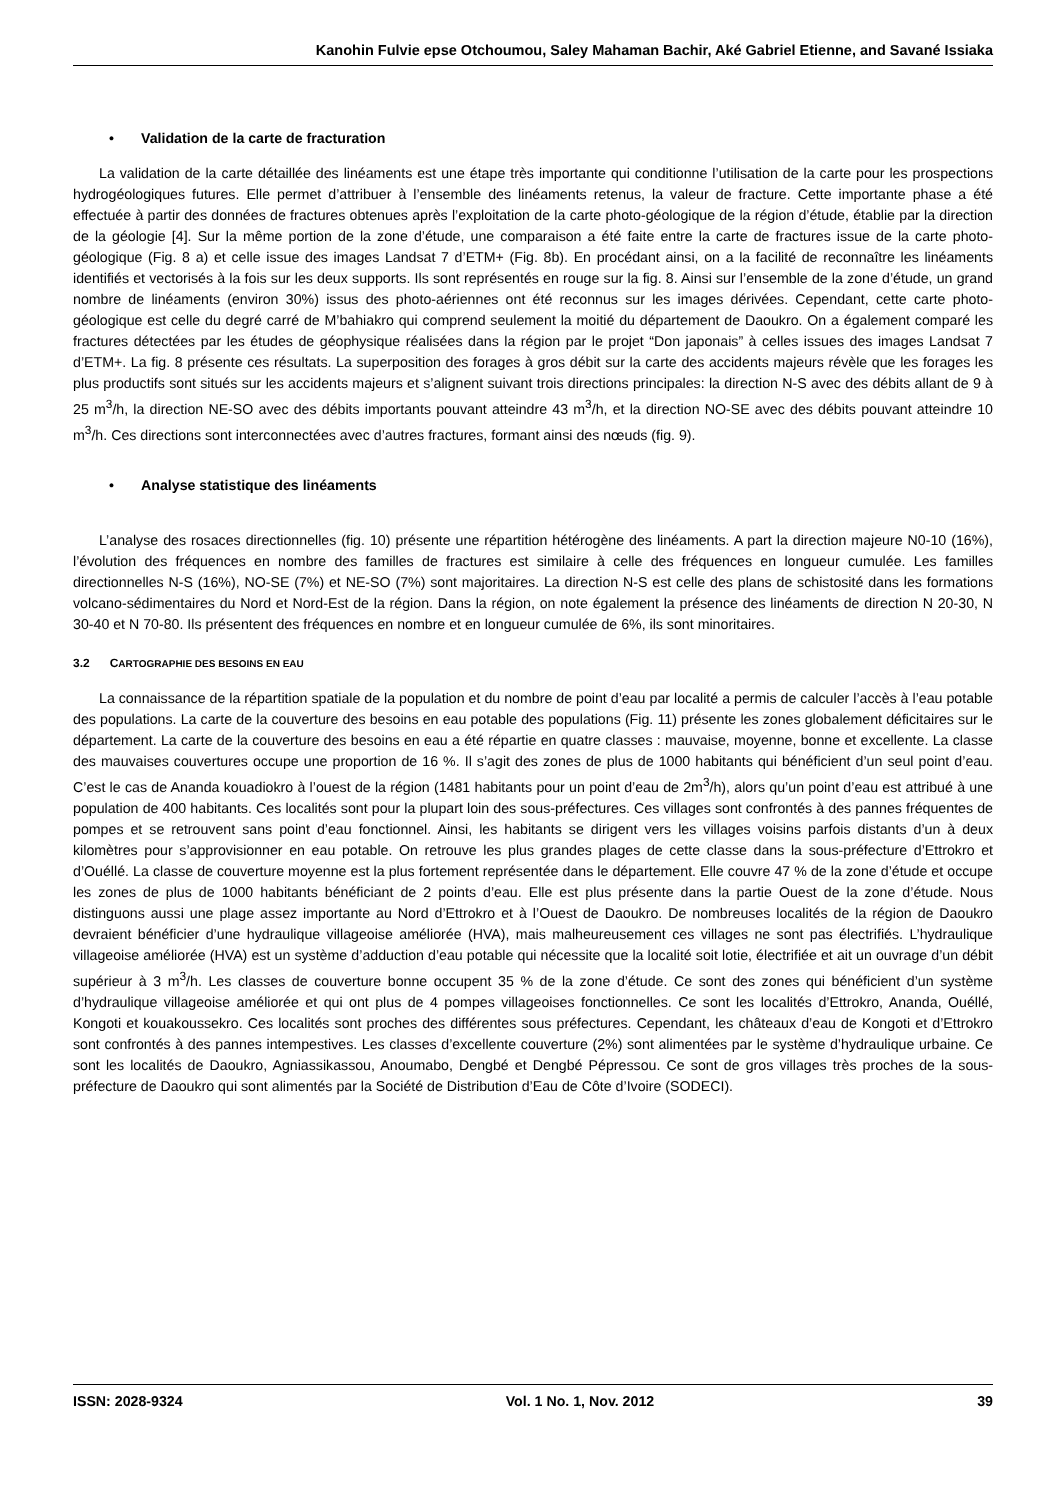Kanohin Fulvie epse Otchoumou, Saley Mahaman Bachir, Aké Gabriel Etienne, and Savané Issiaka
• Validation de la carte de fracturation
La validation de la carte détaillée des linéaments est une étape très importante qui conditionne l’utilisation de la carte pour les prospections hydrogéologiques futures. Elle permet d’attribuer à l’ensemble des linéaments retenus, la valeur de fracture. Cette importante phase a été effectuée à partir des données de fractures obtenues après l’exploitation de la carte photo-géologique de la région d’étude, établie par la direction de la géologie [4]. Sur la même portion de la zone d’étude, une comparaison a été faite entre la carte de fractures issue de la carte photo-géologique (Fig. 8 a) et celle issue des images Landsat 7 d’ETM+ (Fig. 8b). En procédant ainsi, on a la facilité de reconnaître les linéaments identifiés et vectorisés à la fois sur les deux supports. Ils sont représentés en rouge sur la fig. 8. Ainsi sur l’ensemble de la zone d’étude, un grand nombre de linéaments (environ 30%) issus des photo-aériennes ont été reconnus sur les images dérivées. Cependant, cette carte photo-géologique est celle du degré carré de M’bahiakro qui comprend seulement la moitié du département de Daoukro. On a également comparé les fractures détectées par les études de géophysique réalisées dans la région par le projet “Don japonais” à celles issues des images Landsat 7 d’ETM+. La fig. 8 présente ces résultats. La superposition des forages à gros débit sur la carte des accidents majeurs révèle que les forages les plus productifs sont situés sur les accidents majeurs et s’alignent suivant trois directions principales: la direction N-S avec des débits allant de 9 à 25 m<sup>3</sup>/h, la direction NE-SO avec des débits importants pouvant atteindre 43 m<sup>3</sup>/h, et la direction NO-SE avec des débits pouvant atteindre 10 m<sup>3</sup>/h. Ces directions sont interconnectées avec d’autres fractures, formant ainsi des nœuds (fig. 9).
• Analyse statistique des linéaments
L’analyse des rosaces directionnelles (fig. 10) présente une répartition hétérogène des linéaments. A part la direction majeure N0-10 (16%), l’évolution des fréquences en nombre des familles de fractures est similaire à celle des fréquences en longueur cumulée. Les familles directionnelles N-S (16%), NO-SE (7%) et NE-SO (7%) sont majoritaires. La direction N-S est celle des plans de schistosité dans les formations volcano-sédimentaires du Nord et Nord-Est de la région. Dans la région, on note également la présence des linéaments de direction N 20-30, N 30-40 et N 70-80. Ils présentent des fréquences en nombre et en longueur cumulée de 6%, ils sont minoritaires.
3.2 CARTOGRAPHIE DES BESOINS EN EAU
La connaissance de la répartition spatiale de la population et du nombre de point d’eau par localité a permis de calculer l’accès à l’eau potable des populations. La carte de la couverture des besoins en eau potable des populations (Fig. 11) présente les zones globalement déficitaires sur le département. La carte de la couverture des besoins en eau a été répartie en quatre classes : mauvaise, moyenne, bonne et excellente. La classe des mauvaises couvertures occupe une proportion de 16 %. Il s’agit des zones de plus de 1000 habitants qui bénéficient d’un seul point d’eau. C’est le cas de Ananda kouadiokro à l’ouest de la région (1481 habitants pour un point d’eau de 2m<sup>3</sup>/h), alors qu’un point d’eau est attribué à une population de 400 habitants. Ces localités sont pour la plupart loin des sous-préfectures. Ces villages sont confrontés à des pannes fréquentes de pompes et se retrouvent sans point d’eau fonctionnel. Ainsi, les habitants se dirigent vers les villages voisins parfois distants d’un à deux kilomètres pour s’approvisionner en eau potable. On retrouve les plus grandes plages de cette classe dans la sous-préfecture d’Ettrokro et d’Ouéllé. La classe de couverture moyenne est la plus fortement représentée dans le département. Elle couvre 47 % de la zone d’étude et occupe les zones de plus de 1000 habitants bénéficiant de 2 points d’eau. Elle est plus présente dans la partie Ouest de la zone d’étude. Nous distinguons aussi une plage assez importante au Nord d’Ettrokro et à l’Ouest de Daoukro. De nombreuses localités de la région de Daoukro devraient bénéficier d’une hydraulique villageoise améliorée (HVA), mais malheureusement ces villages ne sont pas électrifiés. L’hydraulique villageoise améliorée (HVA) est un système d’adduction d’eau potable qui nécessite que la localité soit lotie, électrifiée et ait un ouvrage d’un débit supérieur à 3 m<sup>3</sup>/h. Les classes de couverture bonne occupent 35 % de la zone d’étude. Ce sont des zones qui bénéficient d’un système d’hydraulique villageoise améliorée et qui ont plus de 4 pompes villageoises fonctionnelles. Ce sont les localités d’Ettrokro, Ananda, Ouéllé, Kongoti et kouakoussekro. Ces localités sont proches des différentes sous préfectures. Cependant, les châteaux d’eau de Kongoti et d’Ettrokro sont confrontés à des pannes intempestives. Les classes d’excellente couverture (2%) sont alimentées par le système d’hydraulique urbaine. Ce sont les localités de Daoukro, Agniassikassou, Anoumabo, Dengbé et Dengbé Pépressou. Ce sont de gros villages très proches de la sous-préfecture de Daoukro qui sont alimentés par la Société de Distribution d’Eau de Côte d’Ivoire (SODECI).
ISSN: 2028-9324 Vol. 1 No. 1, Nov. 2012 39